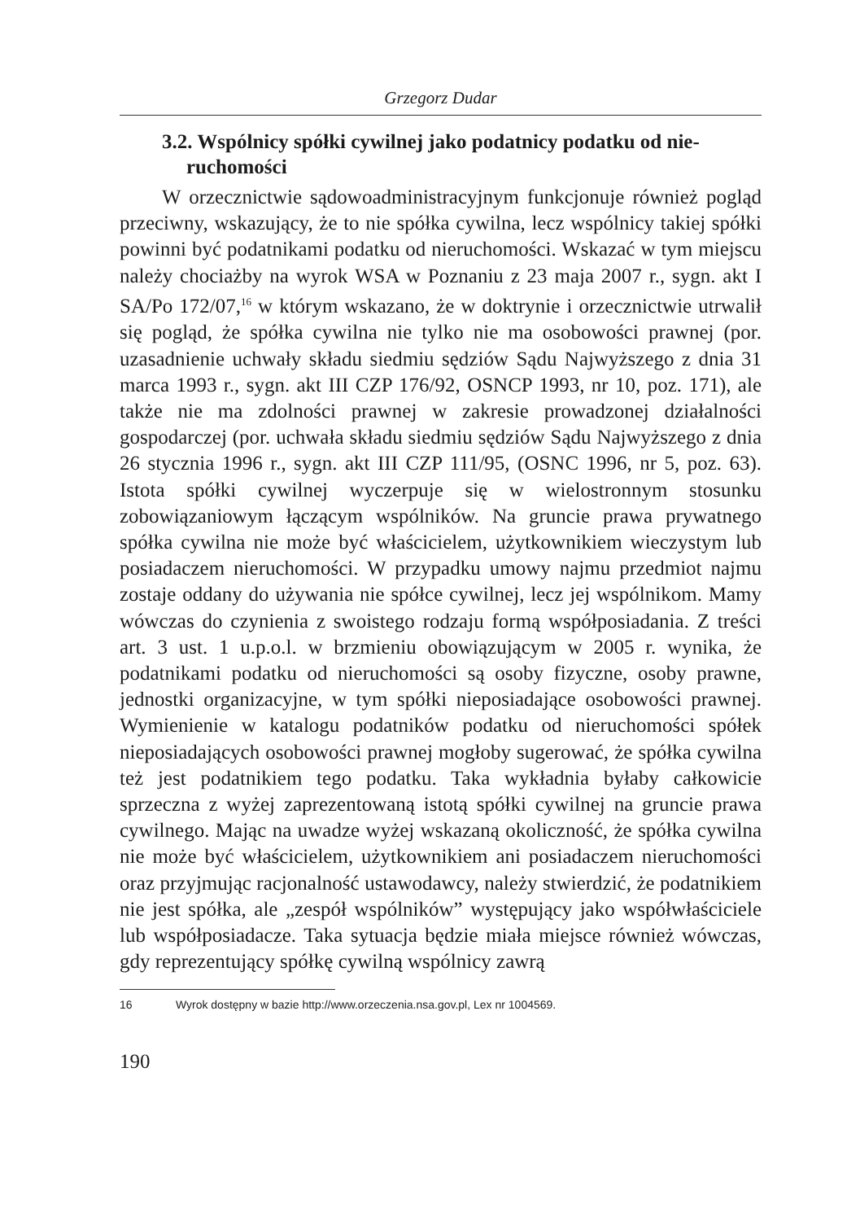Grzegorz Dudar
3.2. Wspólnicy spółki cywilnej jako podatnicy podatku od nie-
ruchomości
W orzecznictwie sądowoadministracyjnym funkcjonuje również pogląd przeciwny, wskazujący, że to nie spółka cywilna, lecz wspólnicy takiej spółki powinni być podatnikami podatku od nieruchomości. Wskazać w tym miejscu należy chociażby na wyrok WSA w Poznaniu z 23 maja 2007 r., sygn. akt I SA/Po 172/07,<sup>16</sup> w którym wskazano, że w doktrynie i orzecznictwie utrwalił się pogląd, że spółka cywilna nie tylko nie ma osobowości prawnej (por. uzasadnienie uchwały składu siedmiu sędziów Sądu Najwyższego z dnia 31 marca 1993 r., sygn. akt III CZP 176/92, OSNCP 1993, nr 10, poz. 171), ale także nie ma zdolności prawnej w zakresie prowadzonej działalności gospodarczej (por. uchwała składu siedmiu sędziów Sądu Najwyższego z dnia 26 stycznia 1996 r., sygn. akt III CZP 111/95, (OSNC 1996, nr 5, poz. 63). Istota spółki cywilnej wyczerpuje się w wielostronnym stosunku zobowiązaniowym łączącym wspólników. Na gruncie prawa prywatnego spółka cywilna nie może być właścicielem, użytkownikiem wieczystym lub posiadaczem nieruchomości. W przypadku umowy najmu przedmiot najmu zostaje oddany do używania nie spółce cywilnej, lecz jej wspólnikom. Mamy wówczas do czynienia z swoistego rodzaju formą współposiadania. Z treści art. 3 ust. 1 u.p.o.l. w brzmieniu obowiązującym w 2005 r. wynika, że podatnikami podatku od nieruchomości są osoby fizyczne, osoby prawne, jednostki organizacyjne, w tym spółki nieposiadające osobowości prawnej. Wymienienie w katalogu podatników podatku od nieruchomości spółek nieposiadających osobowości prawnej mogłoby sugerować, że spółka cywilna też jest podatnikiem tego podatku. Taka wykładnia byłaby całkowicie sprzeczna z wyżej zaprezentowaną istotą spółki cywilnej na gruncie prawa cywilnego. Mając na uwadze wyżej wskazaną okoliczność, że spółka cywilna nie może być właścicielem, użytkownikiem ani posiadaczem nieruchomości oraz przyjmując racjonalność ustawodawcy, należy stwierdzić, że podatnikiem nie jest spółka, ale „zespół wspólników” występujący jako współwłaściciele lub współposiadacze. Taka sytuacja będzie miała miejsce również wówczas, gdy reprezentujący spółkę cywilną wspólnicy zawrą
16 Wyrok dostępny w bazie http://www.orzeczenia.nsa.gov.pl, Lex nr 1004569.
190